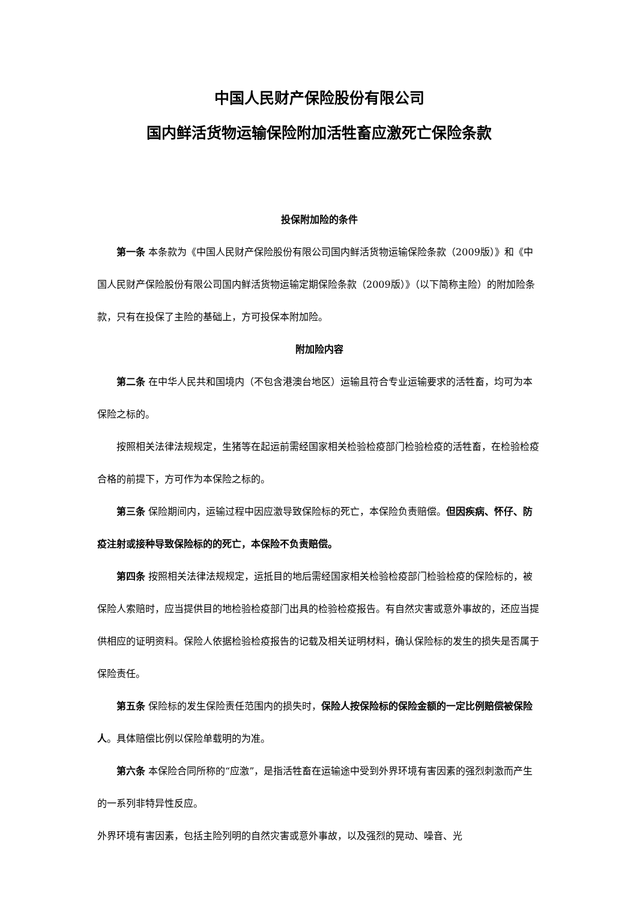中国人民财产保险股份有限公司
国内鲜活货物运输保险附加活牲畜应激死亡保险条款
投保附加险的条件
第一条 本条款为《中国人民财产保险股份有限公司国内鲜活货物运输保险条款（2009版）》和《中国人民财产保险股份有限公司国内鲜活货物运输定期保险条款（2009版）》（以下简称主险）的附加险条款，只有在投保了主险的基础上，方可投保本附加险。
附加险内容
第二条 在中华人民共和国境内（不包含港澳台地区）运输且符合专业运输要求的活牲畜，均可为本保险之标的。
按照相关法律法规规定，生猪等在起运前需经国家相关检验检疫部门检验检疫的活牲畜，在检验检疫合格的前提下，方可作为本保险之标的。
第三条 保险期间内，运输过程中因应激导致保险标的死亡，本保险负责赔偿。但因疾病、怀仔、防疫注射或接种导致保险标的的死亡，本保险不负责赔偿。
第四条 按照相关法律法规规定，运抵目的地后需经国家相关检验检疫部门检验检疫的保险标的，被保险人索赔时，应当提供目的地检验检疫部门出具的检验检疫报告。有自然灾害或意外事故的，还应当提供相应的证明资料。保险人依据检验检疫报告的记载及相关证明材料，确认保险标的发生的损失是否属于保险责任。
第五条 保险标的发生保险责任范围内的损失时，保险人按保险标的保险金额的一定比例赔偿被保险人。具体赔偿比例以保险单载明的为准。
第六条 本保险合同所称的“应激”，是指活牲畜在运输途中受到外界环境有害因素的强烈刺激而产生的一系列非特异性反应。
外界环境有害因素，包括主险列明的自然灾害或意外事故，以及强烈的晃动、噪音、光